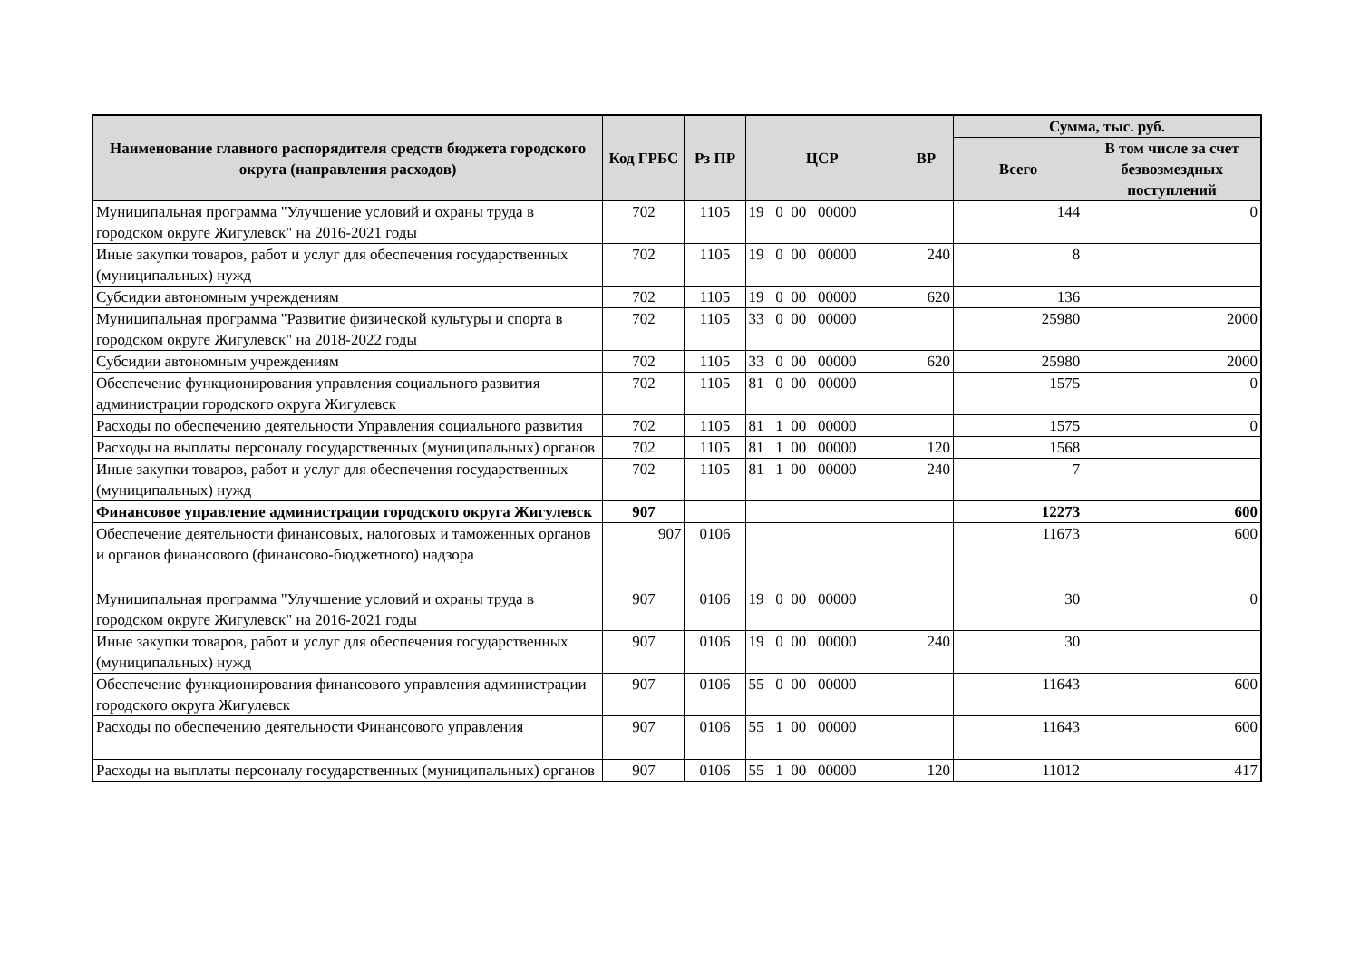| Наименование главного распорядителя средств бюджета городского округа (направления расходов) | Код ГРБС | Рз ПР | ЦСР | ВР | Сумма, тыс. руб. | |
| --- | --- | --- | --- | --- | --- | --- |
| | | | | | Всего | В том числе за счет безвозмездных поступлений |
| Муниципальная программа "Улучшение условий и охраны труда в городском округе Жигулевск" на 2016-2021 годы | 702 | 1105 | 19 0 00 00000 | | 144 | 0 |
| Иные закупки товаров, работ и услуг для обеспечения государственных (муниципальных) нужд | 702 | 1105 | 19 0 00 00000 | 240 | 8 | |
| Субсидии автономным учреждениям | 702 | 1105 | 19 0 00 00000 | 620 | 136 | |
| Муниципальная программа "Развитие физической культуры и спорта в городском округе Жигулевск" на 2018-2022 годы | 702 | 1105 | 33 0 00 00000 | | 25980 | 2000 |
| Субсидии автономным учреждениям | 702 | 1105 | 33 0 00 00000 | 620 | 25980 | 2000 |
| Обеспечение функционирования управления социального развития администрации городского округа Жигулевск | 702 | 1105 | 81 0 00 00000 | | 1575 | 0 |
| Расходы по обеспечению деятельности Управления социального развития | 702 | 1105 | 81 1 00 00000 | | 1575 | 0 |
| Расходы на выплаты персоналу государственных (муниципальных) органов | 702 | 1105 | 81 1 00 00000 | 120 | 1568 | |
| Иные закупки товаров, работ и услуг для обеспечения государственных (муниципальных) нужд | 702 | 1105 | 81 1 00 00000 | 240 | 7 | |
| Финансовое управление администрации городского округа Жигулевск | 907 | | | | 12273 | 600 |
| Обеспечение деятельности финансовых, налоговых и таможенных органов и органов финансового (финансово-бюджетного) надзора | 907 | 0106 | | | 11673 | 600 |
| Муниципальная программа "Улучшение условий и охраны труда в городском округе Жигулевск" на 2016-2021 годы | 907 | 0106 | 19 0 00 00000 | | 30 | 0 |
| Иные закупки товаров, работ и услуг для обеспечения государственных (муниципальных) нужд | 907 | 0106 | 19 0 00 00000 | 240 | 30 | |
| Обеспечение функционирования финансового управления администрации городского округа Жигулевск | 907 | 0106 | 55 0 00 00000 | | 11643 | 600 |
| Расходы по обеспечению деятельности Финансового управления | 907 | 0106 | 55 1 00 00000 | | 11643 | 600 |
| Расходы на выплаты персоналу государственных (муниципальных) органов | 907 | 0106 | 55 1 00 00000 | 120 | 11012 | 417 |